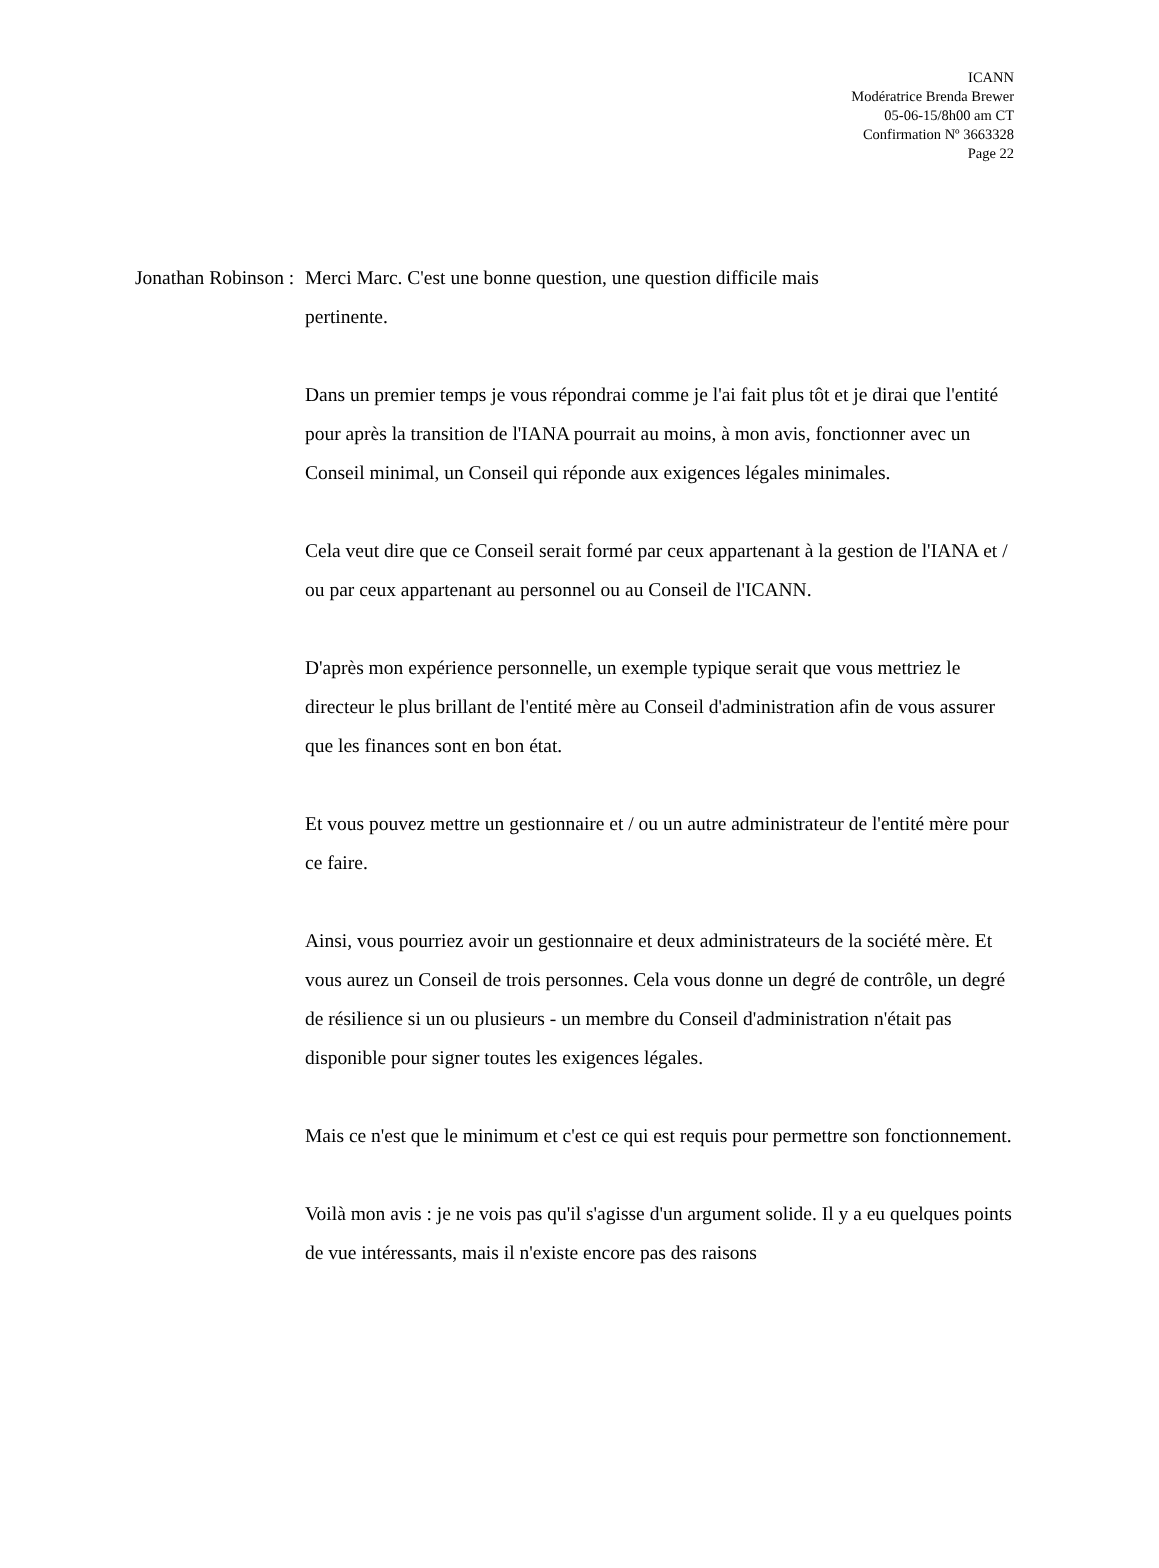ICANN
Modératrice Brenda Brewer
05-06-15/8h00 am CT
Confirmation Nº 3663328
Page 22
Jonathan Robinson :
Merci Marc. C'est une bonne question, une question difficile mais
pertinente.
Dans un premier temps je vous répondrai comme je l'ai fait plus tôt et je dirai que l'entité pour après la transition de l'IANA pourrait au moins, à mon avis, fonctionner avec un Conseil minimal, un Conseil qui réponde aux exigences légales minimales.
Cela veut dire que ce Conseil serait formé par ceux appartenant à la gestion de l'IANA et / ou par ceux appartenant au personnel ou au Conseil de l'ICANN.
D'après mon expérience personnelle, un exemple typique serait que vous mettriez le directeur le plus brillant de l'entité mère au Conseil d'administration afin de vous assurer que les finances sont en bon état.
Et vous pouvez mettre un gestionnaire et / ou un autre administrateur de l'entité mère pour ce faire.
Ainsi, vous pourriez avoir un gestionnaire et deux administrateurs de la société mère. Et vous aurez un Conseil de trois personnes. Cela vous donne un degré de contrôle, un degré de résilience si un ou plusieurs - un membre du Conseil d'administration n'était pas disponible pour signer toutes les exigences légales.
Mais ce n'est que le minimum et c'est ce qui est requis pour permettre son fonctionnement.
Voilà mon avis : je ne vois pas qu'il s'agisse d'un argument solide. Il y a eu quelques points de vue intéressants, mais il n'existe encore pas des raisons